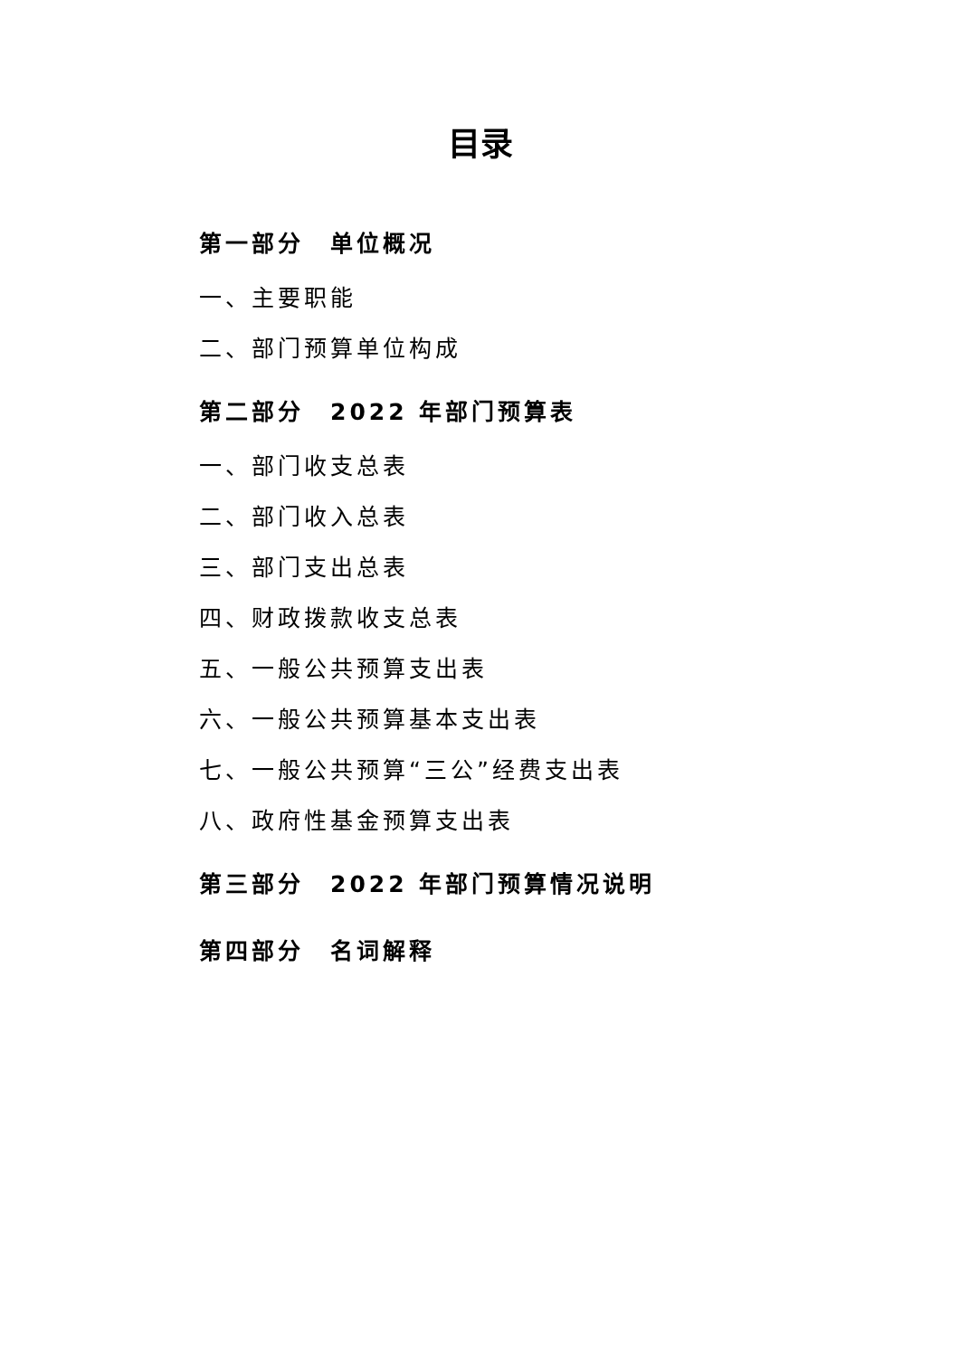目录
第一部分　单位概况
一、主要职能
二、部门预算单位构成
第二部分　2022 年部门预算表
一、部门收支总表
二、部门收入总表
三、部门支出总表
四、财政拨款收支总表
五、一般公共预算支出表
六、一般公共预算基本支出表
七、一般公共预算“三公”经费支出表
八、政府性基金预算支出表
第三部分　2022 年部门预算情况说明
第四部分　名词解释